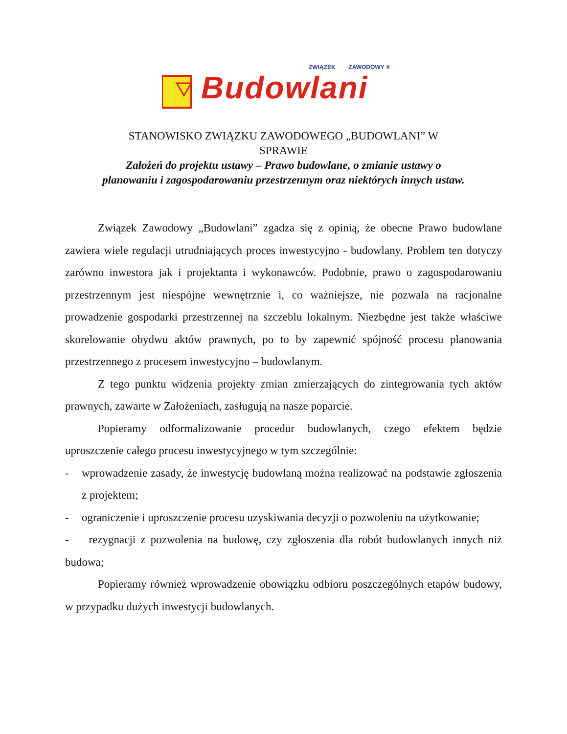ZWIĄZEK ZAWODOWY ®
Budowlani
STANOWISKO ZWIĄZKU ZAWODOWEGO „BUDOWLANI” W
SPRAWIE
Założeń do projektu ustawy – Prawo budowlane, o zmianie ustawy o
planowaniu i zagospodarowaniu przestrzennym oraz niektórych innych ustaw.
Związek Zawodowy „Budowlani” zgadza się z opinią, że obecne Prawo budowlane zawiera wiele regulacji utrudniających proces inwestycyjno - budowlany. Problem ten dotyczy zarówno inwestora jak i projektanta i wykonawców. Podobnie, prawo o zagospodarowaniu przestrzennym jest niespójne wewnętrznie i, co ważniejsze, nie pozwala na racjonalne prowadzenie gospodarki przestrzennej na szczeblu lokalnym. Niezbędne jest także właściwe skorelowanie obydwu aktów prawnych, po to by zapewnić spójność procesu planowania przestrzennego z procesem inwestycyjno – budowlanym.
Z tego punktu widzenia projekty zmian zmierzających do zintegrowania tych aktów prawnych, zawarte w Założeniach, zasługują na nasze poparcie.
Popieramy odformalizowanie procedur budowlanych, czego efektem będzie uproszczenie całego procesu inwestycyjnego w tym szczególnie:
- wprowadzenie zasady, że inwestycję budowlaną można realizować na podstawie zgłoszenia z projektem;
- ograniczenie i uproszczenie procesu uzyskiwania decyzji o pozwoleniu na użytkowanie;
- rezygnacji z pozwolenia na budowę, czy zgłoszenia dla robót budowlanych innych niż budowa;
Popieramy również wprowadzenie obowiązku odbioru poszczególnych etapów budowy, w przypadku dużych inwestycji budowlanych.